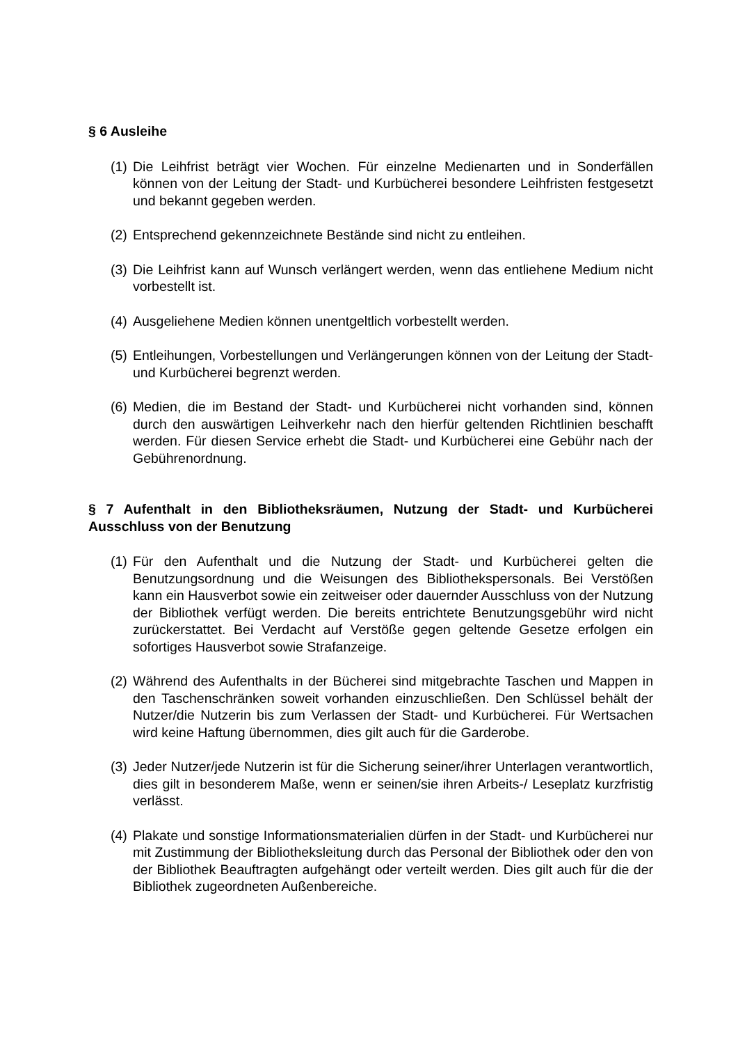§ 6 Ausleihe
(1) Die Leihfrist beträgt vier Wochen. Für einzelne Medienarten und in Sonderfällen können von der Leitung der Stadt- und Kurbücherei besondere Leihfristen festgesetzt und bekannt gegeben werden.
(2) Entsprechend gekennzeichnete Bestände sind nicht zu entleihen.
(3) Die Leihfrist kann auf Wunsch verlängert werden, wenn das entliehene Medium nicht vorbestellt ist.
(4) Ausgeliehene Medien können unentgeltlich vorbestellt werden.
(5) Entleihungen, Vorbestellungen und Verlängerungen können von der Leitung der Stadt- und Kurbücherei begrenzt werden.
(6) Medien, die im Bestand der Stadt- und Kurbücherei nicht vorhanden sind, können durch den auswärtigen Leihverkehr nach den hierfür geltenden Richtlinien beschafft werden. Für diesen Service erhebt die Stadt- und Kurbücherei eine Gebühr nach der Gebührenordnung.
§ 7 Aufenthalt in den Bibliotheksräumen, Nutzung der Stadt- und Kurbücherei Ausschluss von der Benutzung
(1) Für den Aufenthalt und die Nutzung der Stadt- und Kurbücherei gelten die Benutzungsordnung und die Weisungen des Bibliothekspersonals. Bei Verstößen kann ein Hausverbot sowie ein zeitweiser oder dauernder Ausschluss von der Nutzung der Bibliothek verfügt werden. Die bereits entrichtete Benutzungsgebühr wird nicht zurückerstattet. Bei Verdacht auf Verstöße gegen geltende Gesetze erfolgen ein sofortiges Hausverbot sowie Strafanzeige.
(2) Während des Aufenthalts in der Bücherei sind mitgebrachte Taschen und Mappen in den Taschenschränken soweit vorhanden einzuschließen. Den Schlüssel behält der Nutzer/die Nutzerin bis zum Verlassen der Stadt- und Kurbücherei. Für Wertsachen wird keine Haftung übernommen, dies gilt auch für die Garderobe.
(3) Jeder Nutzer/jede Nutzerin ist für die Sicherung seiner/ihrer Unterlagen verantwortlich, dies gilt in besonderem Maße, wenn er seinen/sie ihren Arbeits-/ Leseplatz kurzfristig verlässt.
(4) Plakate und sonstige Informationsmaterialien dürfen in der Stadt- und Kurbücherei nur mit Zustimmung der Bibliotheksleitung durch das Personal der Bibliothek oder den von der Bibliothek Beauftragten aufgehängt oder verteilt werden. Dies gilt auch für die der Bibliothek zugeordneten Außenbereiche.